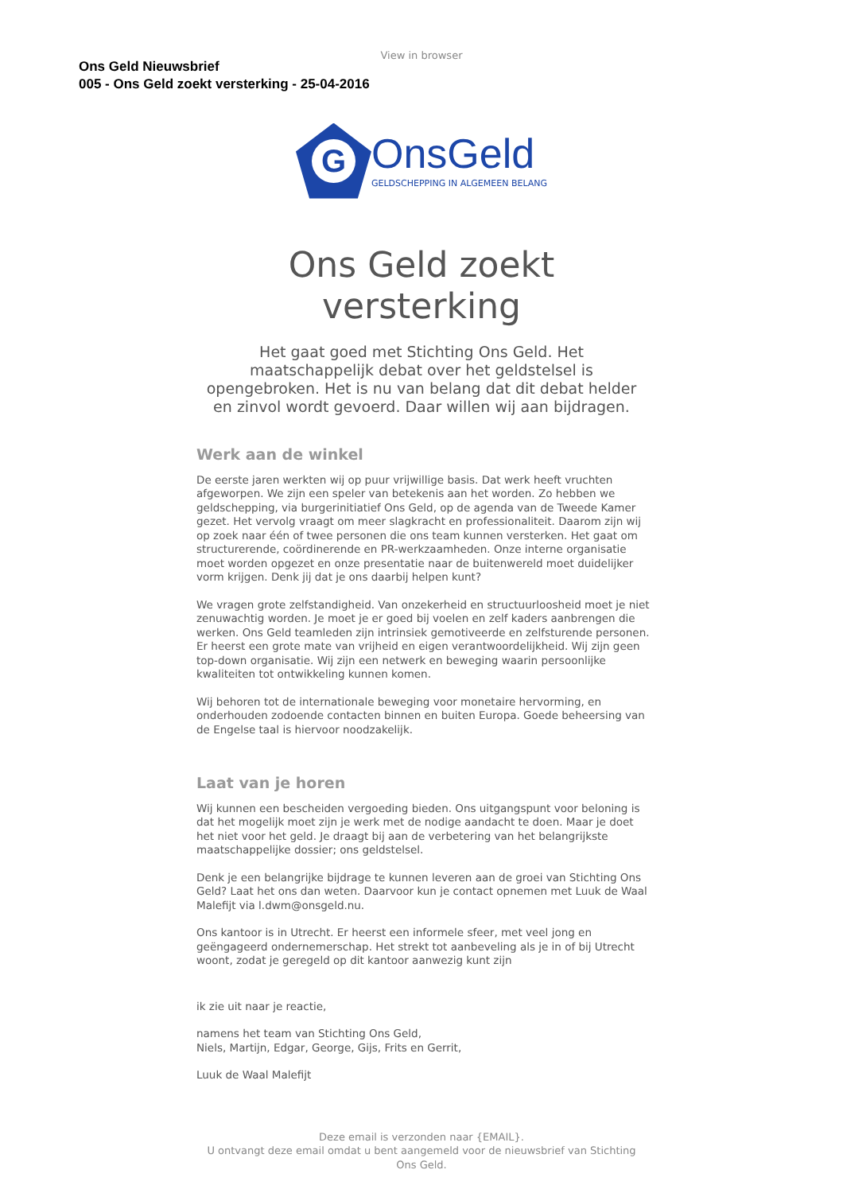View in browser
Ons Geld Nieuwsbrief
005 - Ons Geld zoekt versterking - 25-04-2016
G
OnsGeld
GELDSCHEPPING IN ALGEMEEN BELANG
Ons Geld zoekt
versterking
Het gaat goed met Stichting Ons Geld. Het maatschappelijk debat over het geldstelsel is opengebroken. Het is nu van belang dat dit debat helder en zinvol wordt gevoerd. Daar willen wij aan bijdragen.
Werk aan de winkel
De eerste jaren werkten wij op puur vrijwillige basis. Dat werk heeft vruchten afgeworpen. We zijn een speler van betekenis aan het worden. Zo hebben we geldschepping, via burgerinitiatief Ons Geld, op de agenda van de Tweede Kamer gezet. Het vervolg vraagt om meer slagkracht en professionaliteit. Daarom zijn wij op zoek naar één of twee personen die ons team kunnen versterken. Het gaat om structurerende, coördinerende en PR-werkzaamheden. Onze interne organisatie moet worden opgezet en onze presentatie naar de buitenwereld moet duidelijker vorm krijgen. Denk jij dat je ons daarbij helpen kunt?
We vragen grote zelfstandigheid. Van onzekerheid en structuurloosheid moet je niet zenuwachtig worden. Je moet je er goed bij voelen en zelf kaders aanbrengen die werken. Ons Geld teamleden zijn intrinsiek gemotiveerde en zelfsturende personen. Er heerst een grote mate van vrijheid en eigen verantwoordelijkheid. Wij zijn geen top-down organisatie. Wij zijn een netwerk en beweging waarin persoonlijke kwaliteiten tot ontwikkeling kunnen komen.
Wij behoren tot de internationale beweging voor monetaire hervorming, en onderhouden zodoende contacten binnen en buiten Europa. Goede beheersing van de Engelse taal is hiervoor noodzakelijk.
Laat van je horen
Wij kunnen een bescheiden vergoeding bieden. Ons uitgangspunt voor beloning is dat het mogelijk moet zijn je werk met de nodige aandacht te doen. Maar je doet het niet voor het geld. Je draagt bij aan de verbetering van het belangrijkste maatschappelijke dossier; ons geldstelsel.
Denk je een belangrijke bijdrage te kunnen leveren aan de groei van Stichting Ons Geld? Laat het ons dan weten. Daarvoor kun je contact opnemen met Luuk de Waal Malefijt via l.dwm@onsgeld.nu.
Ons kantoor is in Utrecht. Er heerst een informele sfeer, met veel jong en geëngageerd ondernemerschap. Het strekt tot aanbeveling als je in of bij Utrecht woont, zodat je geregeld op dit kantoor aanwezig kunt zijn
ik zie uit naar je reactie,
namens het team van Stichting Ons Geld,
Niels, Martijn, Edgar, George, Gijs, Frits en Gerrit,
Luuk de Waal Malefijt
Deze email is verzonden naar {EMAIL}.
U ontvangt deze email omdat u bent aangemeld voor de nieuwsbrief van Stichting Ons Geld.